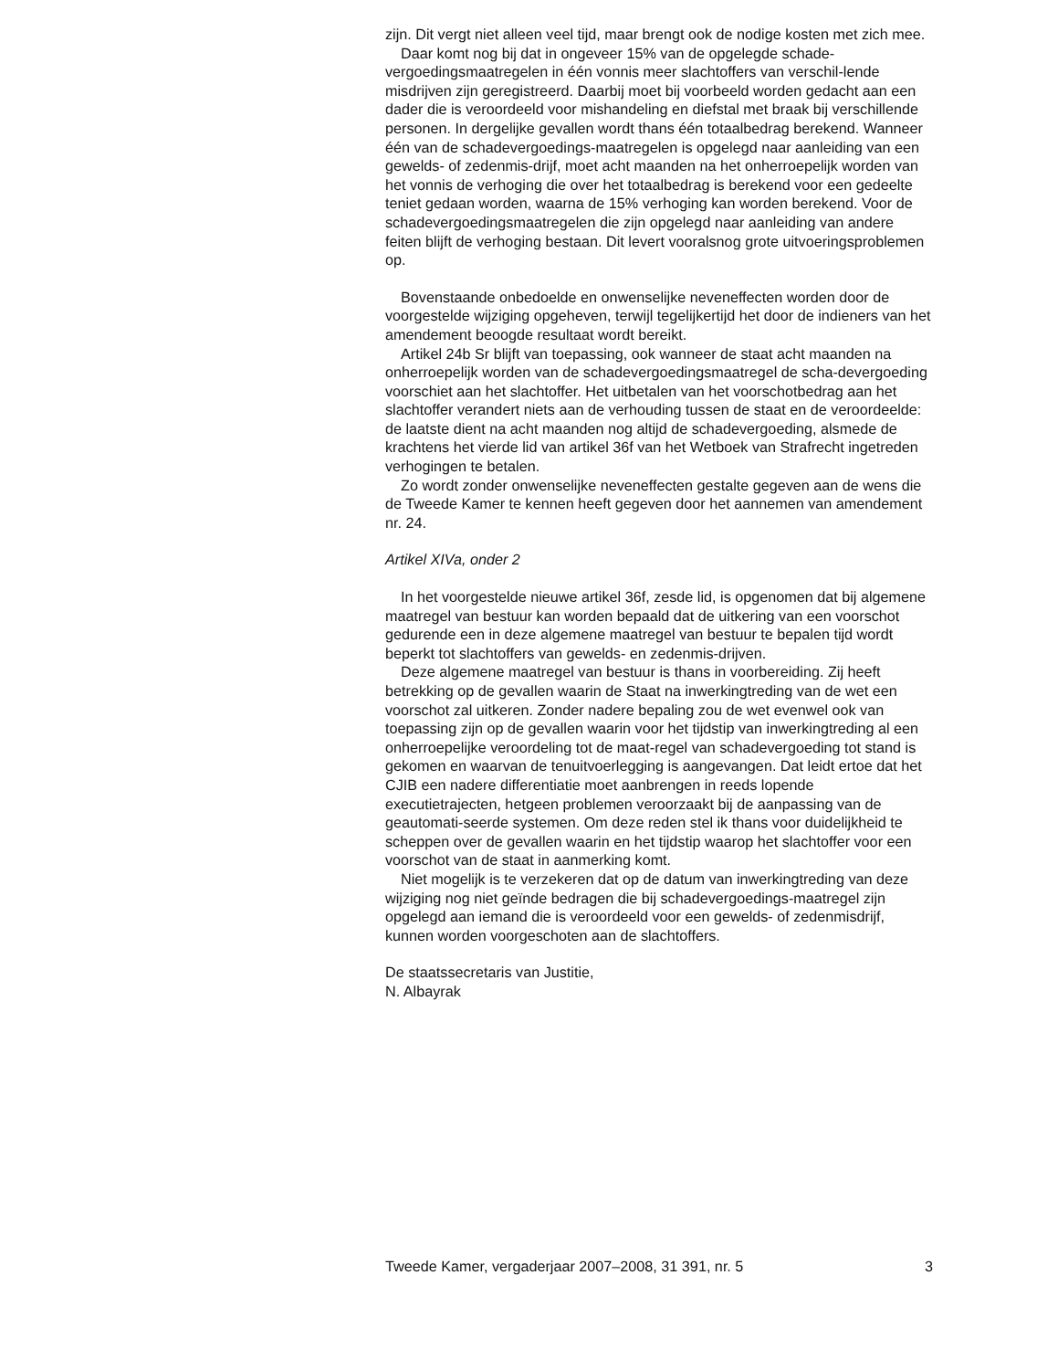zijn. Dit vergt niet alleen veel tijd, maar brengt ook de nodige kosten met zich mee.
Daar komt nog bij dat in ongeveer 15% van de opgelegde schade-vergoedingsmaatregelen in één vonnis meer slachtoffers van verschil-lende misdrijven zijn geregistreerd. Daarbij moet bij voorbeeld worden gedacht aan een dader die is veroordeeld voor mishandeling en diefstal met braak bij verschillende personen. In dergelijke gevallen wordt thans één totaalbedrag berekend. Wanneer één van de schadevergoedings-maatregelen is opgelegd naar aanleiding van een gewelds- of zedenmis-drijf, moet acht maanden na het onherroepelijk worden van het vonnis de verhoging die over het totaalbedrag is berekend voor een gedeelte teniet gedaan worden, waarna de 15% verhoging kan worden berekend. Voor de schadevergoedingsmaatregelen die zijn opgelegd naar aanleiding van andere feiten blijft de verhoging bestaan. Dit levert vooralsnog grote uitvoeringsproblemen op.
Bovenstaande onbedoelde en onwenselijke neveneffecten worden door de voorgestelde wijziging opgeheven, terwijl tegelijkertijd het door de indieners van het amendement beoogde resultaat wordt bereikt.
Artikel 24b Sr blijft van toepassing, ook wanneer de staat acht maanden na onherroepelijk worden van de schadevergoedingsmaatregel de scha-devergoeding voorschiet aan het slachtoffer. Het uitbetalen van het voorschotbedrag aan het slachtoffer verandert niets aan de verhouding tussen de staat en de veroordeelde: de laatste dient na acht maanden nog altijd de schadevergoeding, alsmede de krachtens het vierde lid van artikel 36f van het Wetboek van Strafrecht ingetreden verhogingen te betalen.
Zo wordt zonder onwenselijke neveneffecten gestalte gegeven aan de wens die de Tweede Kamer te kennen heeft gegeven door het aannemen van amendement nr. 24.
Artikel XIVa, onder 2
In het voorgestelde nieuwe artikel 36f, zesde lid, is opgenomen dat bij algemene maatregel van bestuur kan worden bepaald dat de uitkering van een voorschot gedurende een in deze algemene maatregel van bestuur te bepalen tijd wordt beperkt tot slachtoffers van gewelds- en zedenmis-drijven.
Deze algemene maatregel van bestuur is thans in voorbereiding. Zij heeft betrekking op de gevallen waarin de Staat na inwerkingtreding van de wet een voorschot zal uitkeren. Zonder nadere bepaling zou de wet evenwel ook van toepassing zijn op de gevallen waarin voor het tijdstip van inwerkingtreding al een onherroepelijke veroordeling tot de maat-regel van schadevergoeding tot stand is gekomen en waarvan de tenuitvoerlegging is aangevangen. Dat leidt ertoe dat het CJIB een nadere differentiatie moet aanbrengen in reeds lopende executietrajecten, hetgeen problemen veroorzaakt bij de aanpassing van de geautomati-seerde systemen. Om deze reden stel ik thans voor duidelijkheid te scheppen over de gevallen waarin en het tijdstip waarop het slachtoffer voor een voorschot van de staat in aanmerking komt.
Niet mogelijk is te verzekeren dat op de datum van inwerkingtreding van deze wijziging nog niet geïnde bedragen die bij schadevergoedings-maatregel zijn opgelegd aan iemand die is veroordeeld voor een gewelds- of zedenmisdrijf, kunnen worden voorgeschoten aan de slachtoffers.
De staatssecretaris van Justitie,
N. Albayrak
Tweede Kamer, vergaderjaar 2007–2008, 31 391, nr. 5 3